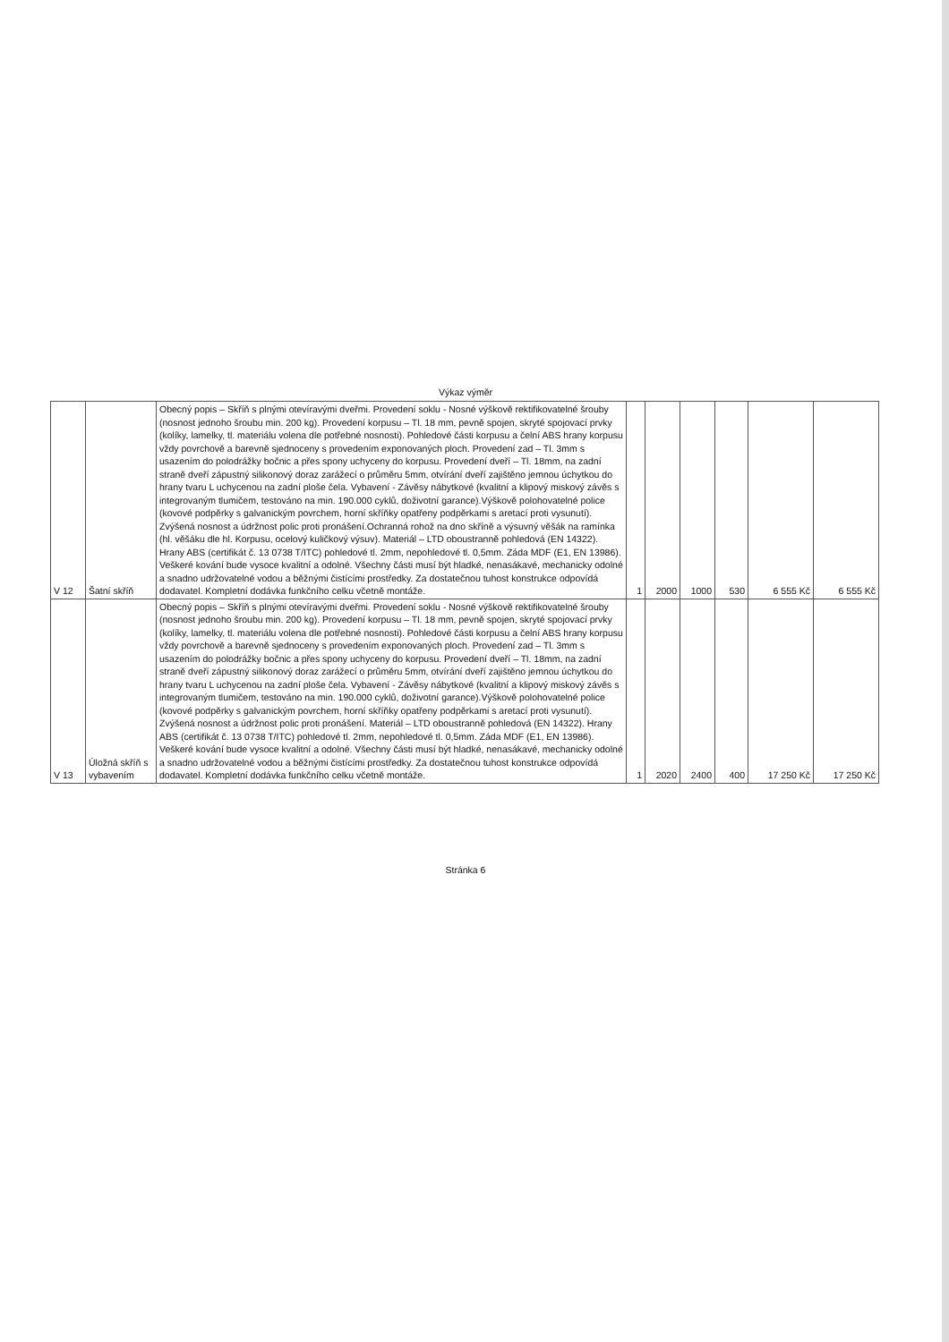Výkaz výměr
| V 12 | Šatní skříň | Obecný popis – Skříň s plnými otevíravými dveřmi. Provedení soklu - Nosné výškově rektifikovatelné šrouby (nosnost jednoho šroubu min. 200 kg). Provedení korpusu – Tl. 18 mm, pevně spojen, skryté spojovací prvky (kolíky, lamelky, tl. materiálu volena dle potřebné nosnosti). Pohledové části korpusu a čelní ABS hrany korpusu vždy povrchově a barevně sjednoceny s provedením exponovaných ploch. Provedení zad – Tl. 3mm s usazením do polodrážky bočnic a přes spony uchyceny do korpusu. Provedení dveří – Tl. 18mm, na zadní straně dveří zápustný silikonový doraz zarážecí o průměru 5mm, otvírání dveří zajištěno jemnou úchytkou do hrany tvaru L uchycenou na zadní ploše čela. Vybavení - Závěsy nábytkové (kvalitní a klipový miskový závěs s integrovaným tlumičem, testováno na min. 190.000 cyklů, doživotní garance).Výškově polohovatelné police (kovové podpěrky s galvanickým povrchem, horní skříňky opatřeny podpěrkami s aretací proti vysunutí). Zvýšená nosnost a údržnost polic proti pronášení.Ochranná rohož na dno skříně a výsuvný věšák na ramínka (hl. věšáku dle hl. Korpusu, ocelový kuličkový výsuv). Materiál – LTD oboustranně pohledová (EN 14322). Hrany ABS (certifikát č. 13 0738 T/ITC) pohledové tl. 2mm, nepohledové tl. 0,5mm. Záda MDF (E1, EN 13986). Veškeré kování bude vysoce kvalitní a odolné. Všechny části musí být hladké, nenasákavé, mechanicky odolné a snadno udržovatelné vodou a běžnými čistícími prostředky. Za dostatečnou tuhost konstrukce odpovídá dodavatel. Kompletní dodávka funkčního celku včetně montáže. | 1 | 2000 | 1000 | 530 | 6 555 Kč | 6 555 Kč |
| V 13 | Úložná skříň s vybavením | Obecný popis – Skříň s plnými otevíravými dveřmi. Provedení soklu - Nosné výškově rektifikovatelné šrouby (nosnost jednoho šroubu min. 200 kg). Provedení korpusu – Tl. 18 mm, pevně spojen, skryté spojovací prvky (kolíky, lamelky, tl. materiálu volena dle potřebné nosnosti). Pohledové části korpusu a čelní ABS hrany korpusu vždy povrchově a barevně sjednoceny s provedením exponovaných ploch. Provedení zad – Tl. 3mm s usazením do polodrážky bočnic a přes spony uchyceny do korpusu. Provedení dveří – Tl. 18mm, na zadní straně dveří zápustný silikonový doraz zarážecí o průměru 5mm, otvírání dveří zajištěno jemnou úchytkou do hrany tvaru L uchycenou na zadní ploše čela. Vybavení - Závěsy nábytkové (kvalitní a klipový miskový závěs s integrovaným tlumičem, testováno na min. 190.000 cyklů, doživotní garance).Výškově polohovatelné police (kovové podpěrky s galvanickým povrchem, horní skříňky opatřeny podpěrkami s aretací proti vysunutí). Zvýšená nosnost a údržnost polic proti pronášení. Materiál – LTD oboustranně pohledová (EN 14322). Hrany ABS (certifikát č. 13 0738 T/ITC) pohledové tl. 2mm, nepohledové tl. 0,5mm. Záda MDF (E1, EN 13986). Veškeré kování bude vysoce kvalitní a odolné. Všechny části musí být hladké, nenasákavé, mechanicky odolné a snadno udržovatelné vodou a běžnými čistícími prostředky. Za dostatečnou tuhost konstrukce odpovídá dodavatel. Kompletní dodávka funkčního celku včetně montáže. | 1 | 2020 | 2400 | 400 | 17 250 Kč | 17 250 Kč |
Stránka 6